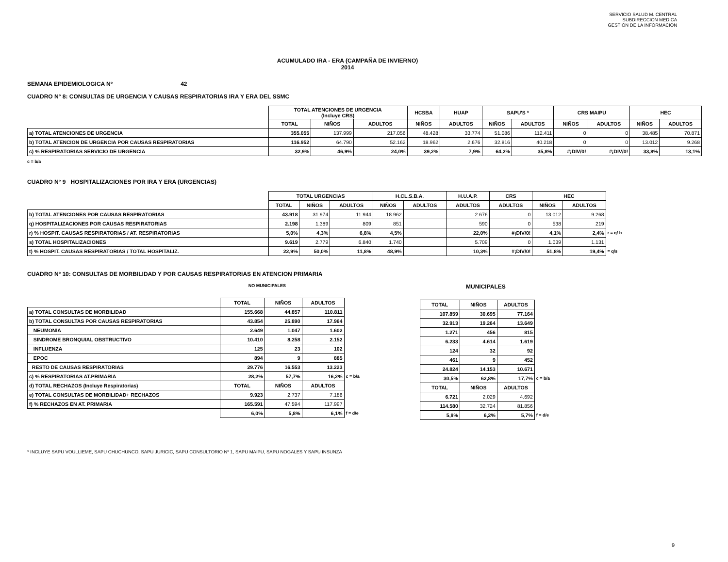SERVICIO SALUD M. CENTRAL
SUBDIRECCION MEDICA
GESTION DE LA INFORMACION
ACUMULADO IRA - ERA (CAMPAÑA DE INVIERNO)
2014
SEMANA EPIDEMIOLOGICA Nº 42
CUADRO N° 8: CONSULTAS DE URGENCIA Y CAUSAS RESPIRATORIAS IRA Y ERA DEL SSMC
| | TOTAL ATENCIONES DE URGENCIA (Incluye CRS) | | | HCSBA | HUAP | SAPU'S * | | CRS MAIPU | | HEC | |
| --- | --- | --- | --- | --- | --- | --- | --- | --- | --- | --- | --- |
| | TOTAL | NIÑOS | ADULTOS | NIÑOS | ADULTOS | NIÑOS | ADULTOS | NIÑOS | ADULTOS | NIÑOS | ADULTOS |
| a) TOTAL ATENCIONES DE URGENCIA | 355.055 | 137.999 | 217.056 | 48.428 | 33.774 | 51.086 | 112.411 | 0 | 0 | 38.485 | 70.871 |
| b) TOTAL ATENCION DE URGENCIA POR CAUSAS RESPIRATORIAS | 116.952 | 64.790 | 52.162 | 18.962 | 2.676 | 32.816 | 40.218 | 0 | 0 | 13.012 | 9.268 |
| c) % RESPIRATORIAS SERVICIO DE URGENCIA | 32,9% | 46,9% | 24,0% | 39,2% | 7,9% | 64,2% | 35,8% | #¡DIV/0! | #¡DIV/0! | 33,8% | 13,1% |
c = b/a
CUADRO N° 9 HOSPITALIZACIONES POR IRA Y ERA (URGENCIAS)
| | TOTAL URGENCIAS | | | H.CL.S.B.A. | | H.U.A.P. | CRS | HEC | | |
| --- | --- | --- | --- | --- | --- | --- | --- | --- | --- | --- |
| | TOTAL | NIÑOS | ADULTOS | NIÑOS | ADULTOS | ADULTOS | ADULTOS | NIÑOS | ADULTOS | |
| b) TOTAL ATENCIONES POR CAUSAS RESPIRATORIAS | 43.918 | 31.974 | 11.944 | 18.962 | | 2.676 | 0 | 13.012 | 9.268 | |
| q) HOSPITALIZACIONES POR CAUSAS RESPIRATORIAS | 2.198 | 1.389 | 809 | 851 | | 590 | 0 | 538 | 219 | |
| r) % HOSPIT. CAUSAS RESPIRATORIAS / AT. RESPIRATORIAS | 5,0% | 4,3% | 6,8% | 4,5% | | 22,0% | #¡DIV/0! | 4,1% | 2,4% | r = q/ b |
| s) TOTAL HOSPITALIZACIONES | 9.619 | 2.779 | 6.840 | 1.740 | | 5.709 | 0 | 1.039 | 1.131 | |
| t) % HOSPIT. CAUSAS RESPIRATORIAS / TOTAL HOSPITALIZ. | 22,9% | 50,0% | 11,8% | 48,9% | | 10,3% | #¡DIV/0! | 51,8% | 19,4% | = q/s |
CUADRO Nº 10: CONSULTAS DE MORBILIDAD Y POR CAUSAS RESPIRATORIAS EN ATENCION PRIMARIA
NO MUNICIPALES
| | TOTAL | NIÑOS | ADULTOS | |
| --- | --- | --- | --- | --- |
| a) TOTAL CONSULTAS DE MORBILIDAD | 155.668 | 44.857 | 110.811 | |
| b) TOTAL CONSULTAS POR CAUSAS RESPIRATORIAS | 43.854 | 25.890 | 17.964 | |
| NEUMONIA | 2.649 | 1.047 | 1.602 | |
| SINDROME BRONQUIAL OBSTRUCTIVO | 10.410 | 8.258 | 2.152 | |
| INFLUENZA | 125 | 23 | 102 | |
| EPOC | 894 | 9 | 885 | |
| RESTO DE CAUSAS RESPIRATORIAS | 29.776 | 16.553 | 13.223 | |
| c) % RESPIRATORIAS AT.PRIMARIA | 28,2% | 57,7% | 16,2% | c = b/a |
| d) TOTAL RECHAZOS (Incluye Respiratorias) | TOTAL | NIÑOS | ADULTOS | |
| e) TOTAL CONSULTAS DE MORBILIDAD+ RECHAZOS | 9.923 | 2.737 | 7.186 | |
| f) % RECHAZOS EN AT. PRIMARIA | 165.591 | 47.594 | 117.997 | |
| | 6,0% | 5,8% | 6,1% | f = d/e |
MUNICIPALES
| TOTAL | NIÑOS | ADULTOS | |
| --- | --- | --- | --- |
| 107.859 | 30.695 | 77.164 | |
| 32.913 | 19.264 | 13.649 | |
| 1.271 | 456 | 815 | |
| 6.233 | 4.614 | 1.619 | |
| 124 | 32 | 92 | |
| 461 | 9 | 452 | |
| 24.824 | 14.153 | 10.671 | |
| 30,5% | 62,8% | 17,7% | c = b/a |
| TOTAL | NIÑOS | ADULTOS | |
| 6.721 | 2.029 | 4.692 | |
| 114.580 | 32.724 | 81.856 | |
| 5,9% | 6,2% | 5,7% | f = d/e |
* INCLUYE SAPU VOULLIEME, SAPU CHUCHUNCO, SAPU JURICIC, SAPU CONSULTORIO Nº 1, SAPU MAIPU, SAPU NOGALES Y SAPU INSUNZA
9